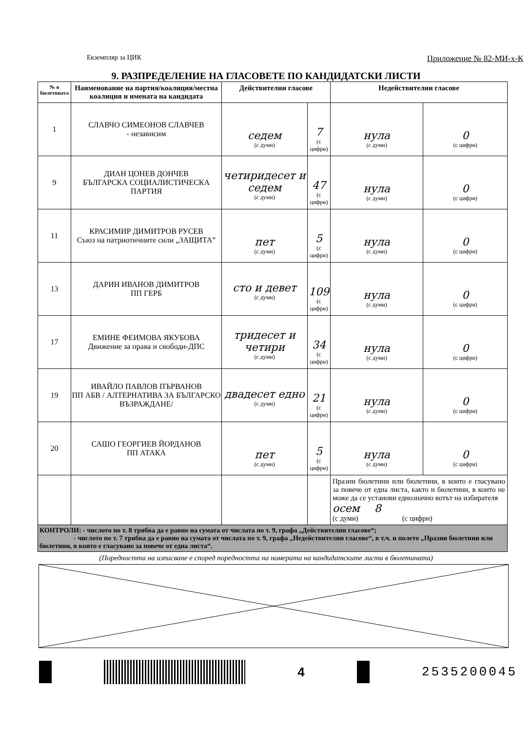Екземпляр за ЦИК Приложение № 82-МИ-х-К
9. РАЗПРЕДЕЛЕНИЕ НА ГЛАСОВЕТЕ ПО КАНДИДАТСКИ ЛИСТИ
| № в бюлетината | Наименование на партия/коалиция/местна коалиция и имената на кандидата | Действителни гласове | | Недействителни гласове | |
| --- | --- | --- | --- | --- | --- |
| 1 | СЛАВЧО СИМЕОНОВ СЛАВЧЕВ - независим | седем (с думи) | 7 (с цифри) | нула (с думи) | 0 (с цифри) |
| 9 | ДИАН ЦОНЕВ ДОНЧЕВ БЪЛГАРСКА СОЦИАЛИСТИЧЕСКА ПАРТИЯ | четиридесет и седем (с думи) | 47 (с цифри) | нула (с думи) | 0 (с цифри) |
| 11 | КРАСИМИР ДИМИТРОВ РУСЕВ Съюз на патриотичните сили „ЗАЩИТА” | пет (с думи) | 5 (с цифри) | нула (с думи) | 0 (с цифри) |
| 13 | ДАРИН ИВАНОВ ДИМИТРОВ ПП ГЕРБ | сто и девет (с думи) | 109 (с цифри) | нула (с думи) | 0 (с цифри) |
| 17 | ЕМИНЕ ФЕИМОВА ЯКУБОВА Движение за права и свободи-ДПС | тридесет и четири (с думи) | 34 (с цифри) | нула (с думи) | 0 (с цифри) |
| 19 | ИВАЙЛО ПАВЛОВ ПЪРВАНОВ ПП АБВ / АЛТЕРНАТИВА ЗА БЪЛГАРСКО ВЪЗРАЖДАНЕ/ | двадесет едно (с думи) | 21 (с цифри) | нула (с думи) | 0 (с цифри) |
| 20 | САШО ГЕОРГИЕВ ЙОРДАНОВ ПП АТАКА | пет (с думи) | 5 (с цифри) | нула (с думи) | 0 (с цифри) |
| | | | | Празни бюлетини или бюлетини, в които е гласувано за повече от една листа, както и бюлетини, в които не може да се установи еднозначно вотът на избирателя осем 8 (с думи) (с цифри) | |
| КОНТРОЛИ: - числото по т. 8 трябва да е равно на сумата от числата по т. 9, графа „Действителни гласове“; - числото по т. 7 трябва да е равно на сумата от числата по т. 9, графа „Недействителни гласове“, в т.ч. и полето „Празни бюлетини или бюлетини, в които е гласувано за повече от една листа“. | | | | | |
(Поредността на изписване е според поредността на номерата на кандидатските листи в бюлетината)
4 2535200045